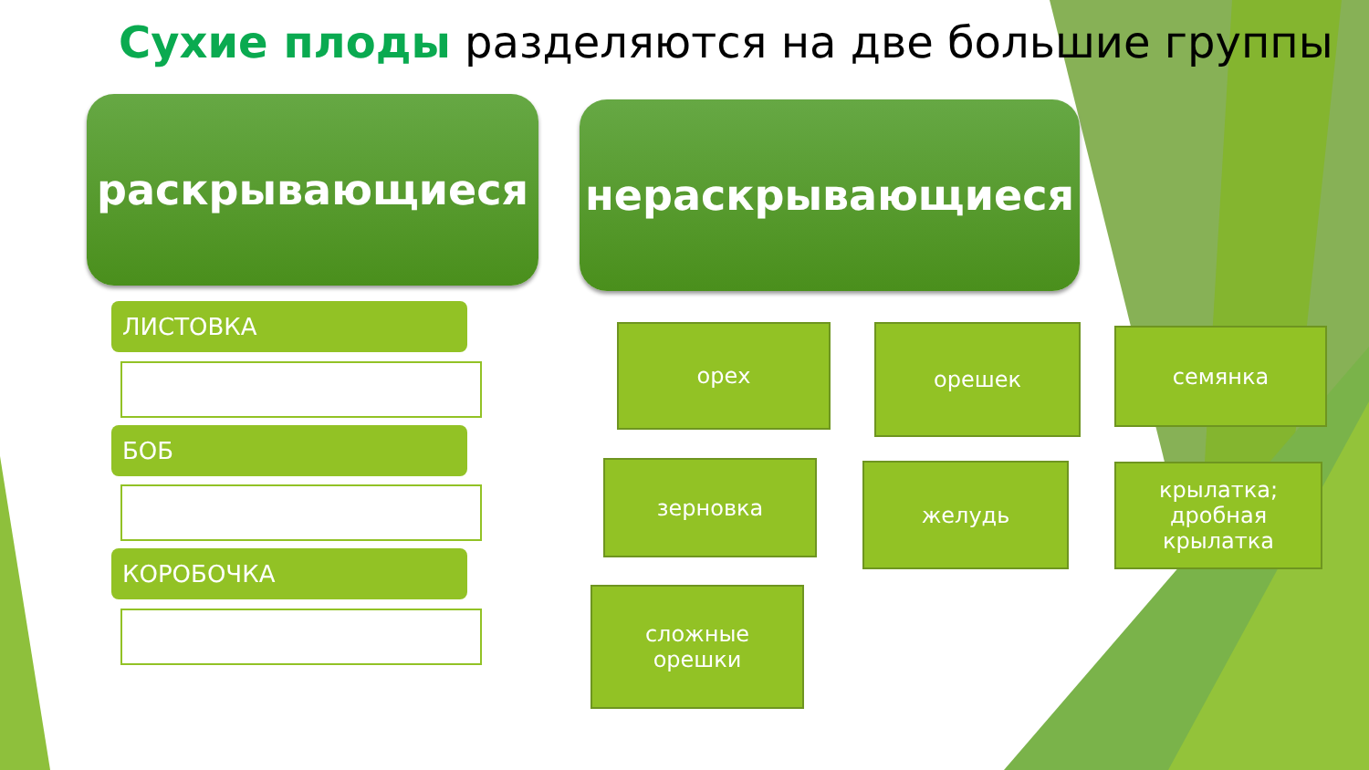Сухие плоды разделяются на две большие группы
раскрывающиеся нераскрывающиеся
ЛИСТОВКА
БОБ
КОРОБОЧКА
орех орешек семянка
зерновка желудь
крылатка;
дробная
крылатка
сложные
орешки